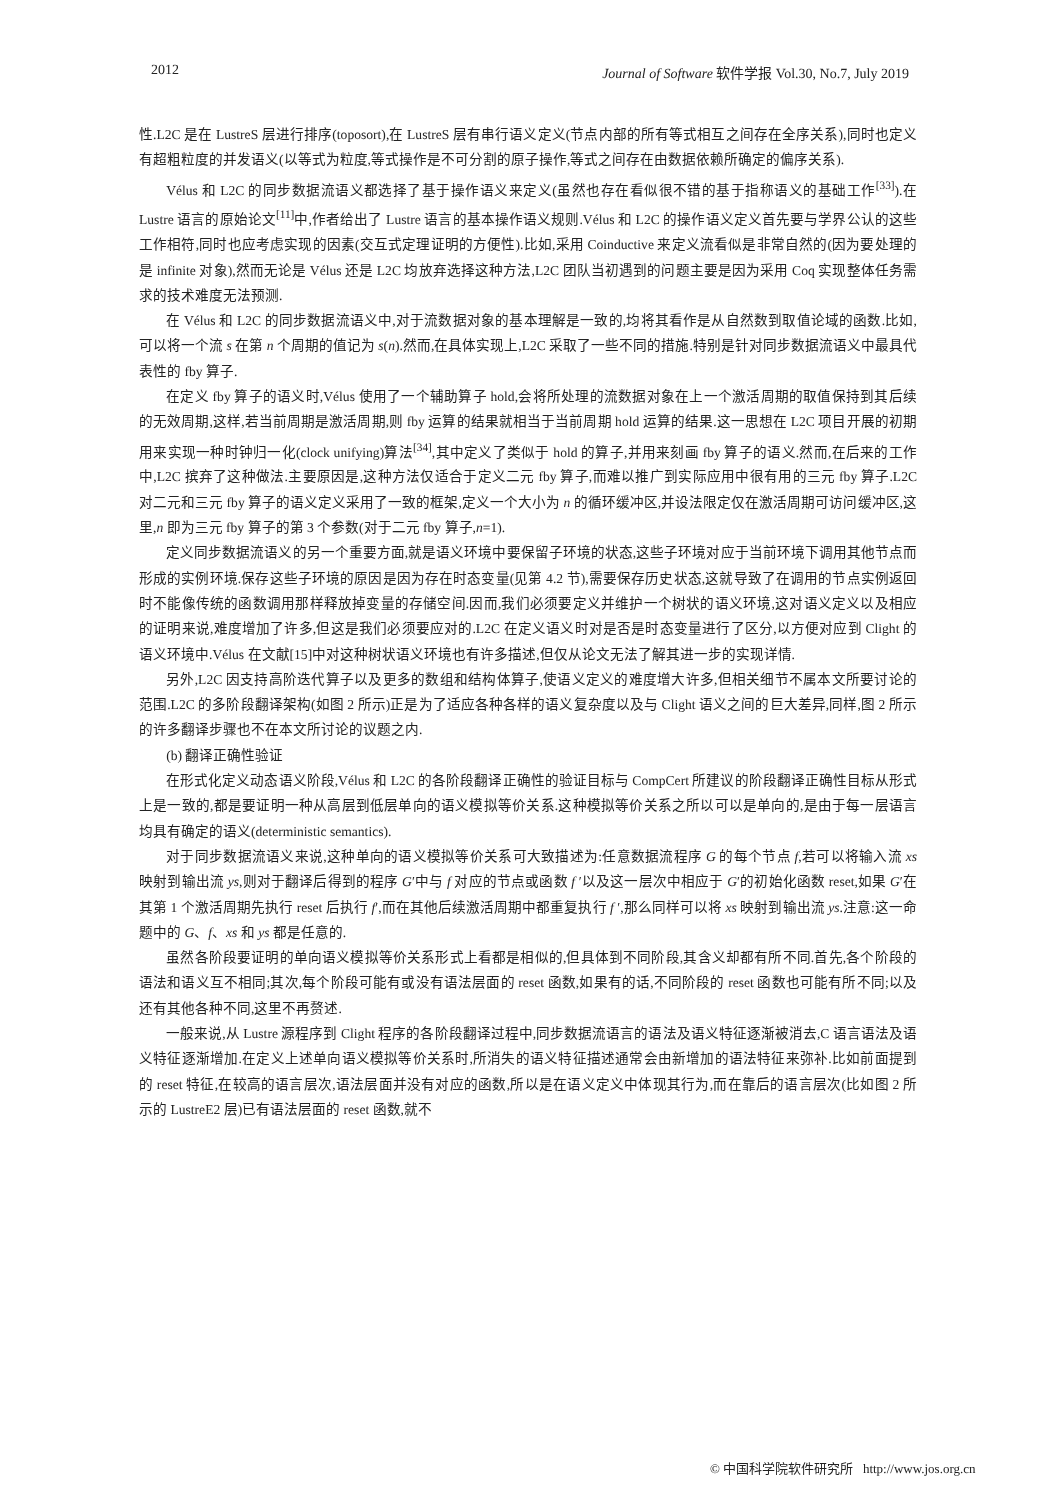2012 Journal of Software 软件学报 Vol.30, No.7, July 2019
性.L2C 是在 LustreS 层进行排序(toposort),在 LustreS 层有串行语义定义(节点内部的所有等式相互之间存在全序关系),同时也定义有超粗粒度的并发语义(以等式为粒度,等式操作是不可分割的原子操作,等式之间存在由数据依赖所确定的偏序关系).
Vélus 和 L2C 的同步数据流语义都选择了基于操作语义来定义(虽然也存在看似很不错的基于指称语义的基础工作<sup>[33]</sup>).在 Lustre 语言的原始论文<sup>[11]</sup>中,作者给出了 Lustre 语言的基本操作语义规则.Vélus 和 L2C 的操作语义定义首先要与学界公认的这些工作相符,同时也应考虑实现的因素(交互式定理证明的方便性).比如,采用 Coinductive 来定义流看似是非常自然的(因为要处理的是 infinite 对象),然而无论是 Vélus 还是 L2C 均放弃选择这种方法,L2C 团队当初遇到的问题主要是因为采用 Coq 实现整体任务需求的技术难度无法预测.
在 Vélus 和 L2C 的同步数据流语义中,对于流数据对象的基本理解是一致的,均将其看作是从自然数到取值论域的函数.比如,可以将一个流 s 在第 n 个周期的值记为 s(n).然而,在具体实现上,L2C 采取了一些不同的措施.特别是针对同步数据流语义中最具代表性的 fby 算子.
在定义 fby 算子的语义时,Vélus 使用了一个辅助算子 hold,会将所处理的流数据对象在上一个激活周期的取值保持到其后续的无效周期,这样,若当前周期是激活周期,则 fby 运算的结果就相当于当前周期 hold 运算的结果.这一思想在 L2C 项目开展的初期用来实现一种时钟归一化(clock unifying)算法<sup>[34]</sup>,其中定义了类似于 hold 的算子,并用来刻画 fby 算子的语义.然而,在后来的工作中,L2C 摈弃了这种做法.主要原因是,这种方法仅适合于定义二元 fby 算子,而难以推广到实际应用中很有用的三元 fby 算子.L2C 对二元和三元 fby 算子的语义定义采用了一致的框架,定义一个大小为 n 的循环缓冲区,并设法限定仅在激活周期可访问缓冲区,这里,n 即为三元 fby 算子的第 3 个参数(对于二元 fby 算子,n=1).
定义同步数据流语义的另一个重要方面,就是语义环境中要保留子环境的状态,这些子环境对应于当前环境下调用其他节点而形成的实例环境.保存这些子环境的原因是因为存在时态变量(见第 4.2 节),需要保存历史状态,这就导致了在调用的节点实例返回时不能像传统的函数调用那样释放掉变量的存储空间.因而,我们必须要定义并维护一个树状的语义环境,这对语义定义以及相应的证明来说,难度增加了许多,但这是我们必须要应对的.L2C 在定义语义时对是否是时态变量进行了区分,以方便对应到 Clight 的语义环境中.Vélus 在文献[15]中对这种树状语义环境也有许多描述,但仅从论文无法了解其进一步的实现详情.
另外,L2C 因支持高阶迭代算子以及更多的数组和结构体算子,使语义定义的难度增大许多,但相关细节不属本文所要讨论的范围.L2C 的多阶段翻译架构(如图 2 所示)正是为了适应各种各样的语义复杂度以及与 Clight 语义之间的巨大差异,同样,图 2 所示的许多翻译步骤也不在本文所讨论的议题之内.
(b) 翻译正确性验证
在形式化定义动态语义阶段,Vélus 和 L2C 的各阶段翻译正确性的验证目标与 CompCert 所建议的阶段翻译正确性目标从形式上是一致的,都是要证明一种从高层到低层单向的语义模拟等价关系.这种模拟等价关系之所以可以是单向的,是由于每一层语言均具有确定的语义(deterministic semantics).
对于同步数据流语义来说,这种单向的语义模拟等价关系可大致描述为:任意数据流程序 G 的每个节点 f,若可以将输入流 xs 映射到输出流 ys,则对于翻译后得到的程序 G′中与 f 对应的节点或函数 f ′以及这一层次中相应于 G′的初始化函数 reset,如果 G′在其第 1 个激活周期先执行 reset 后执行 f′,而在其他后续激活周期中都重复执行 f ′,那么同样可以将 xs 映射到输出流 ys.注意:这一命题中的 G、f、xs 和 ys 都是任意的.
虽然各阶段要证明的单向语义模拟等价关系形式上看都是相似的,但具体到不同阶段,其含义却都有所不同.首先,各个阶段的语法和语义互不相同;其次,每个阶段可能有或没有语法层面的 reset 函数,如果有的话,不同阶段的 reset 函数也可能有所不同;以及还有其他各种不同,这里不再赘述.
一般来说,从 Lustre 源程序到 Clight 程序的各阶段翻译过程中,同步数据流语言的语法及语义特征逐渐被消去,C 语言语法及语义特征逐渐增加.在定义上述单向语义模拟等价关系时,所消失的语义特征描述通常会由新增加的语法特征来弥补.比如前面提到的 reset 特征,在较高的语言层次,语法层面并没有对应的函数,所以是在语义定义中体现其行为,而在靠后的语言层次(比如图 2 所示的 LustreE2 层)已有语法层面的 reset 函数,就不
© 中国科学院软件研究所 http://www.jos.org.cn